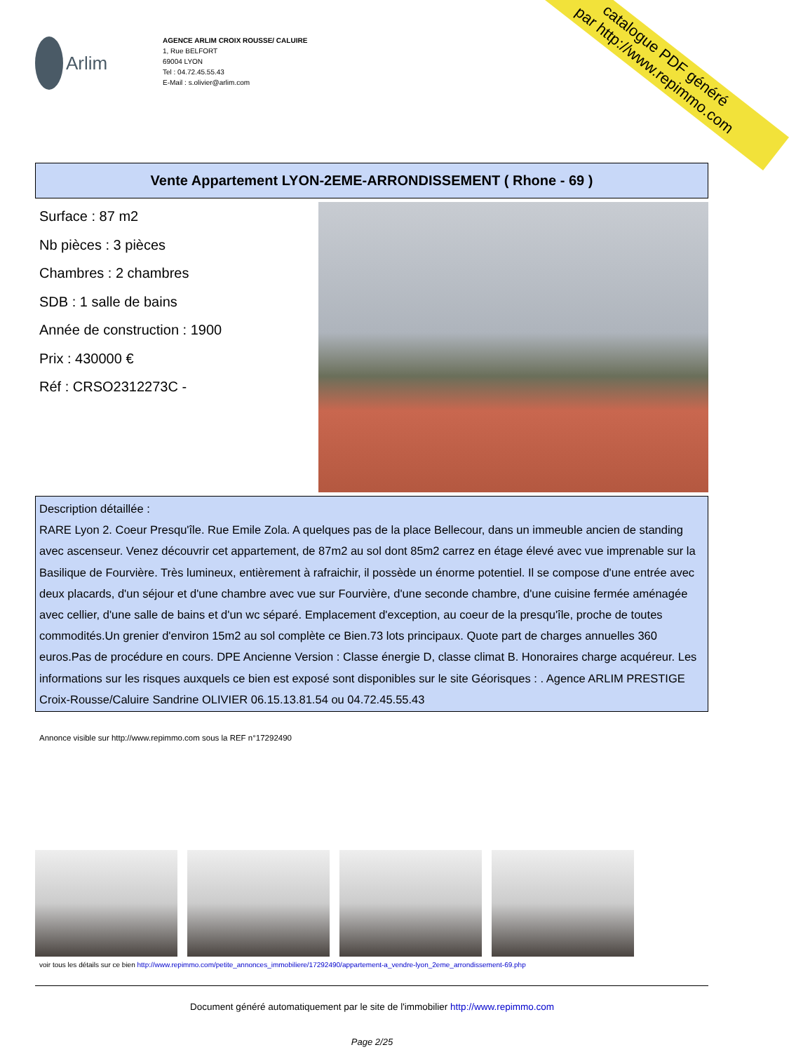catalogue PDF généré
par http://www.repimmo.com
Arlim
AGENCE ARLIM CROIX ROUSSE/ CALUIRE
1, Rue BELFORT
69004 LYON
Tel : 04.72.45.55.43
E-Mail : s.olivier@arlim.com
Vente Appartement LYON-2EME-ARRONDISSEMENT ( Rhone - 69 )
Surface : 87 m2
Nb pièces : 3 pièces
Chambres : 2 chambres
SDB : 1 salle de bains
Année de construction : 1900
Prix : 430000 €
Réf : CRSO2312273C -
Description détaillée :
RARE Lyon 2. Coeur Presqu'île. Rue Emile Zola. A quelques pas de la place Bellecour, dans un immeuble ancien de standing avec ascenseur. Venez découvrir cet appartement, de 87m2 au sol dont 85m2 carrez en étage élevé avec vue imprenable sur la Basilique de Fourvière. Très lumineux, entièrement à rafraichir, il possède un énorme potentiel. Il se compose d'une entrée avec deux placards, d'un séjour et d'une chambre avec vue sur Fourvière, d'une seconde chambre, d'une cuisine fermée aménagée avec cellier, d'une salle de bains et d'un wc séparé. Emplacement d'exception, au coeur de la presqu'île, proche de toutes commodités.Un grenier d'environ 15m2 au sol complète ce Bien.73 lots principaux. Quote part de charges annuelles 360 euros.Pas de procédure en cours. DPE Ancienne Version : Classe énergie D, classe climat B. Honoraires charge acquéreur. Les informations sur les risques auxquels ce bien est exposé sont disponibles sur le site Géorisques : . Agence ARLIM PRESTIGE Croix-Rousse/Caluire Sandrine OLIVIER 06.15.13.81.54 ou 04.72.45.55.43
Annonce visible sur http://www.repimmo.com sous la REF n°17292490
voir tous les détails sur ce bien http://www.repimmo.com/petite_annonces_immobiliere/17292490/appartement-a_vendre-lyon_2eme_arrondissement-69.php
Document généré automatiquement par le site de l'immobilier http://www.repimmo.com
Page 2/25